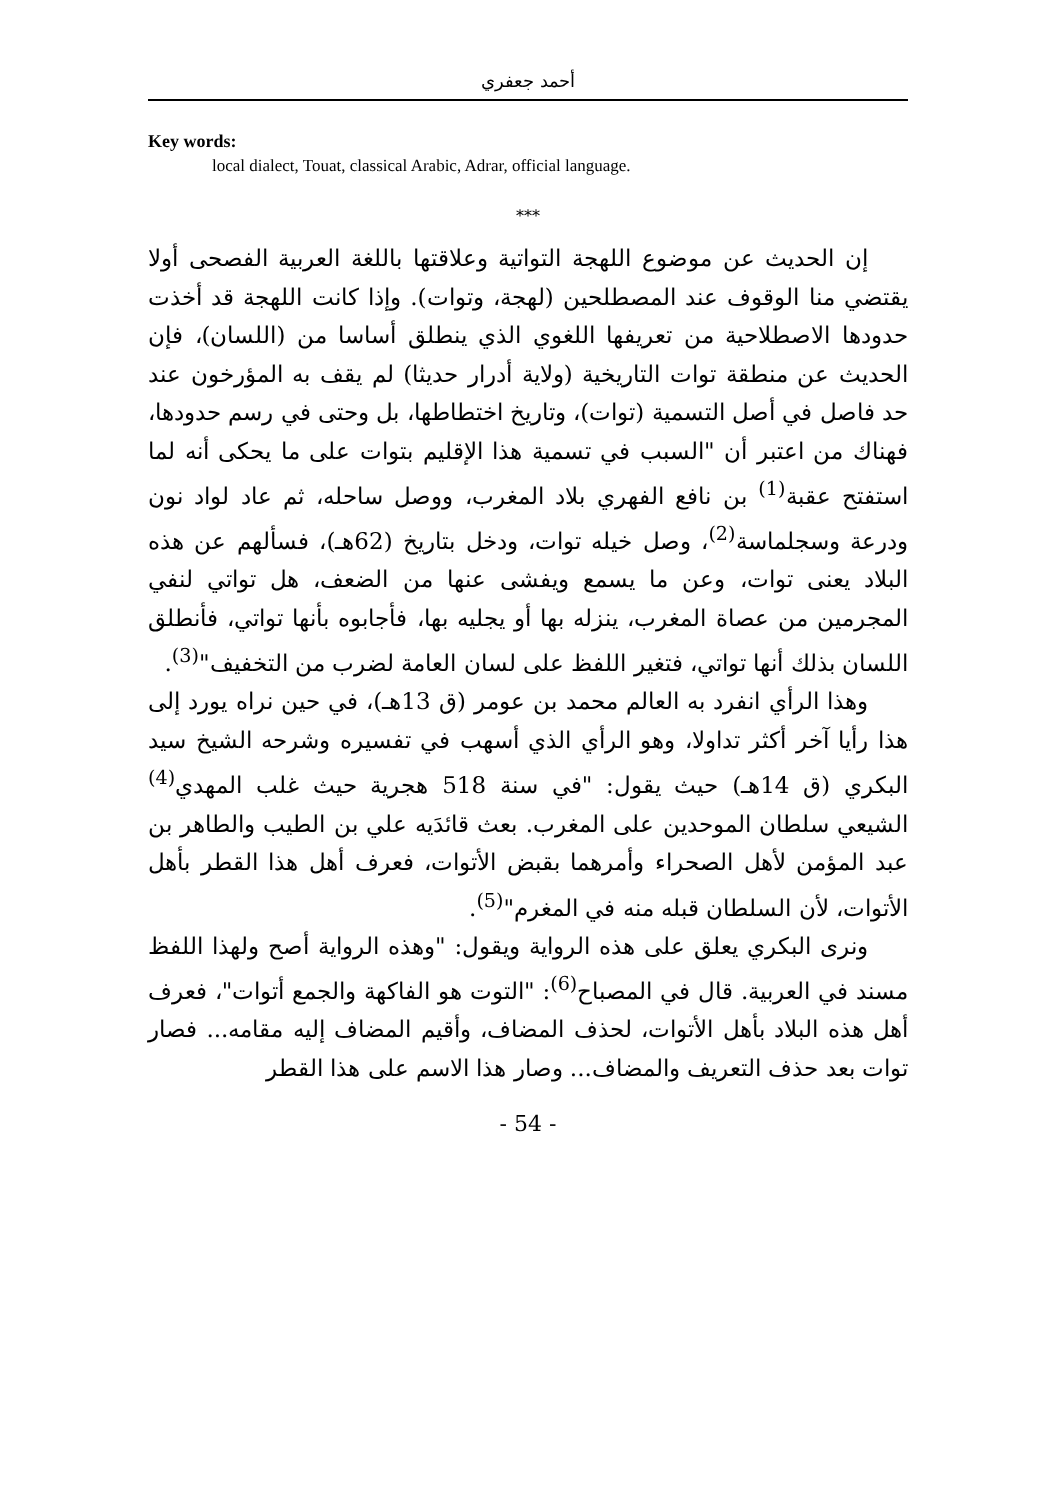أحمد جعفري
Key words:
local dialect, Touat, classical Arabic, Adrar, official language.
***
إن الحديث عن موضوع اللهجة التواتية وعلاقتها باللغة العربية الفصحى أولا يقتضي منا الوقوف عند المصطلحين (لهجة، وتوات). وإذا كانت اللهجة قد أخذت حدودها الاصطلاحية من تعريفها اللغوي الذي ينطلق أساسا من (اللسان)، فإن الحديث عن منطقة توات التاريخية (ولاية أدرار حديثا) لم يقف به المؤرخون عند حد فاصل في أصل التسمية (توات)، وتاريخ اختطاطها، بل وحتى في رسم حدودها، فهناك من اعتبر أن "السبب في تسمية هذا الإقليم بتوات على ما يحكى أنه لما استفتح عقبة<sup>(1)</sup> بن نافع الفهري بلاد المغرب، ووصل ساحله، ثم عاد لواد نون ودرعة وسجلماسة<sup>(2)</sup>، وصل خيله توات، ودخل بتاريخ (62هـ)، فسألهم عن هذه البلاد يعنى توات، وعن ما يسمع ويفشى عنها من الضعف، هل تواتي لنفي المجرمين من عصاة المغرب، ينزله بها أو يجليه بها، فأجابوه بأنها تواتي، فأنطلق اللسان بذلك أنها تواتي، فتغير اللفظ على لسان العامة لضرب من التخفيف"<sup>(3)</sup>.
وهذا الرأي انفرد به العالم محمد بن عومر (ق 13هـ)، في حين نراه يورد إلى هذا رأيا آخر أكثر تداولا، وهو الرأي الذي أسهب في تفسيره وشرحه الشيخ سيد البكري (ق 14هـ) حيث يقول: "في سنة 518 هجرية حيث غلب المهدي<sup>(4)</sup> الشيعي سلطان الموحدين على المغرب. بعث قائدَيه علي بن الطيب والطاهر بن عبد المؤمن لأهل الصحراء وأمرهما بقبض الأتوات، فعرف أهل هذا القطر بأهل الأتوات، لأن السلطان قبله منه في المغرم"<sup>(5)</sup>.
ونرى البكري يعلق على هذه الرواية ويقول: "وهذه الرواية أصح ولهذا اللفظ مسند في العربية. قال في المصباح<sup>(6)</sup>: "التوت هو الفاكهة والجمع أتوات"، فعرف أهل هذه البلاد بأهل الأتوات، لحذف المضاف، وأقيم المضاف إليه مقامه... فصار توات بعد حذف التعريف والمضاف... وصار هذا الاسم على هذا القطر
- 54 -